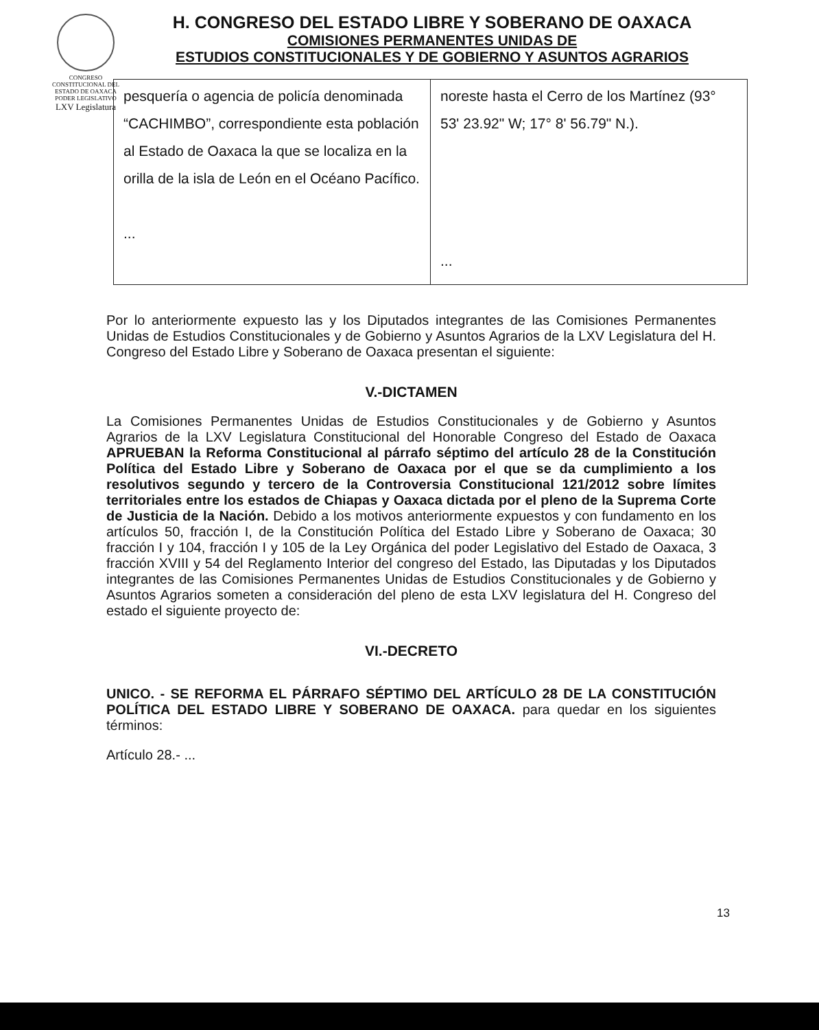CONGRESO CONSTITUCIONAL DEL ESTADO DE OAXACA
PODER LEGISLATIVO
LXV Legislatura
H. CONGRESO DEL ESTADO LIBRE Y SOBERANO DE OAXACA
COMISIONES PERMANENTES UNIDAS DE
ESTUDIOS CONSTITUCIONALES Y DE GOBIERNO Y ASUNTOS AGRARIOS
| pesquería o agencia de policía denominada “CACHIMBO”, correspondiente esta población al Estado de Oaxaca la que se localiza en la orilla de la isla de León en el Océano Pacífico. ... | noreste hasta el Cerro de los Martínez (93° 53' 23.92" W; 17° 8' 56.79" N.). ... |
Por lo anteriormente expuesto las y los Diputados integrantes de las Comisiones Permanentes Unidas de Estudios Constitucionales y de Gobierno y Asuntos Agrarios de la LXV Legislatura del H. Congreso del Estado Libre y Soberano de Oaxaca presentan el siguiente:
V.-DICTAMEN
La Comisiones Permanentes Unidas de Estudios Constitucionales y de Gobierno y Asuntos Agrarios de la LXV Legislatura Constitucional del Honorable Congreso del Estado de Oaxaca APRUEBAN la Reforma Constitucional al párrafo séptimo del artículo 28 de la Constitución Política del Estado Libre y Soberano de Oaxaca por el que se da cumplimiento a los resolutivos segundo y tercero de la Controversia Constitucional 121/2012 sobre límites territoriales entre los estados de Chiapas y Oaxaca dictada por el pleno de la Suprema Corte de Justicia de la Nación. Debido a los motivos anteriormente expuestos y con fundamento en los artículos 50, fracción I, de la Constitución Política del Estado Libre y Soberano de Oaxaca; 30 fracción I y 104, fracción I y 105 de la Ley Orgánica del poder Legislativo del Estado de Oaxaca, 3 fracción XVIII y 54 del Reglamento Interior del congreso del Estado, las Diputadas y los Diputados integrantes de las Comisiones Permanentes Unidas de Estudios Constitucionales y de Gobierno y Asuntos Agrarios someten a consideración del pleno de esta LXV legislatura del H. Congreso del estado el siguiente proyecto de:
VI.-DECRETO
UNICO. - SE REFORMA EL PÁRRAFO SÉPTIMO DEL ARTÍCULO 28 DE LA CONSTITUCIÓN POLÍTICA DEL ESTADO LIBRE Y SOBERANO DE OAXACA. para quedar en los siguientes términos:
Artículo 28.- ...
13